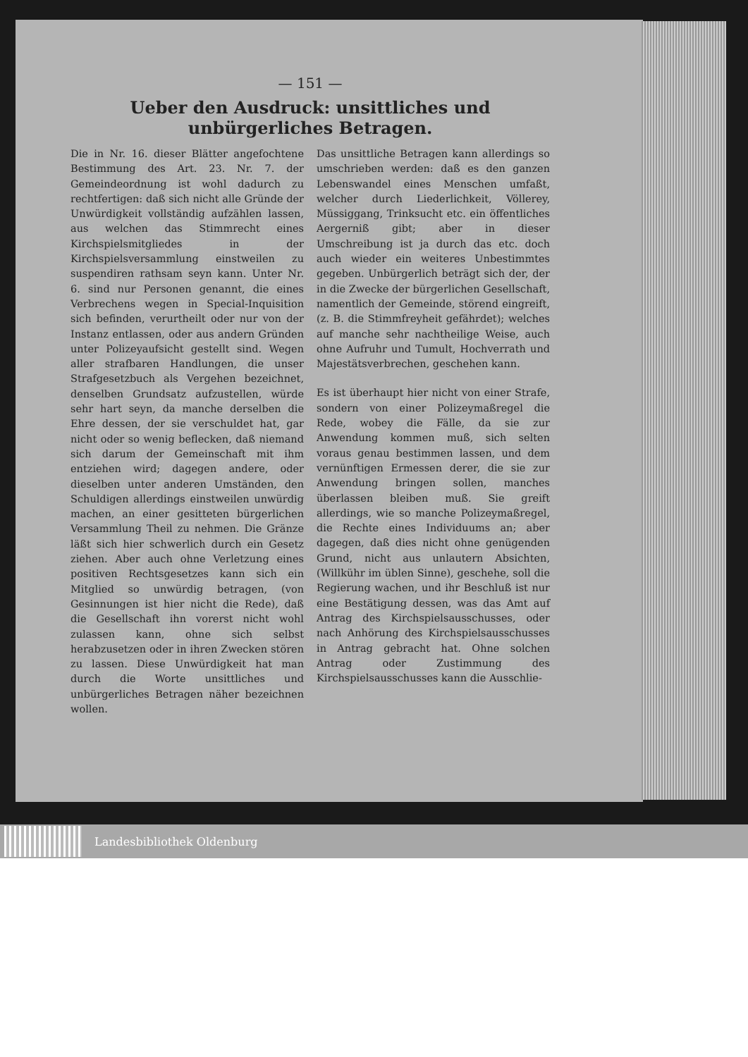— 151 —
Ueber den Ausdruck: unsittliches und unbürgerliches Betragen.
Die in Nr. 16. dieser Blätter angefochtene Bestimmung des Art. 23. Nr. 7. der Gemeindeordnung ist wohl dadurch zu rechtfertigen: daß sich nicht alle Gründe der Unwürdigkeit vollständig aufzählen lassen, aus welchen das Stimmrecht eines Kirchspielsmitgliedes in der Kirchspielsversammlung einstweilen zu suspendiren rathsam seyn kann. Unter Nr. 6. sind nur Personen genannt, die eines Verbrechens wegen in Special-Inquisition sich befinden, verurtheilt oder nur von der Instanz entlassen, oder aus andern Gründen unter Polizeyaufsicht gestellt sind. Wegen aller strafbaren Handlungen, die unser Strafgesetzbuch als Vergehen bezeichnet, denselben Grundsatz aufzustellen, würde sehr hart seyn, da manche derselben die Ehre dessen, der sie verschuldet hat, gar nicht oder so wenig beflecken, daß niemand sich darum der Gemeinschaft mit ihm entziehen wird; dagegen andere, oder dieselben unter anderen Umständen, den Schuldigen allerdings einstweilen unwürdig machen, an einer gesitteten bürgerlichen Versammlung Theil zu nehmen. Die Gränze läßt sich hier schwerlich durch ein Gesetz ziehen. Aber auch ohne Verletzung eines positiven Rechtsgesetzes kann sich ein Mitglied so unwürdig betragen, (von Gesinnungen ist hier nicht die Rede), daß die Gesellschaft ihn vorerst nicht wohl zulassen kann, ohne sich selbst herabzusetzen oder in ihren Zwecken stören zu lassen. Diese Unwürdigkeit hat man durch die Worte unsittliches und unbürgerliches Betragen näher bezeichnen wollen.
Das unsittliche Betragen kann allerdings so umschrieben werden: daß es den ganzen Lebenswandel eines Menschen umfaßt, welcher durch Liederlichkeit, Völlerey, Müssiggang, Trinksucht etc. ein öffentliches Aergerniß gibt; aber in dieser Umschreibung ist ja durch das etc. doch auch wieder ein weiteres Unbestimmtes gegeben. Unbürgerlich beträgt sich der, der in die Zwecke der bürgerlichen Gesellschaft, namentlich der Gemeinde, störend eingreift, (z. B. die Stimmfreyheit gefährdet); welches auf manche sehr nachtheilige Weise, auch ohne Aufruhr und Tumult, Hochverrath und Majestätsverbrechen, geschehen kann.
Es ist überhaupt hier nicht von einer Strafe, sondern von einer Polizeymaßregel die Rede, wobey die Fälle, da sie zur Anwendung kommen muß, sich selten voraus genau bestimmen lassen, und dem vernünftigen Ermessen derer, die sie zur Anwendung bringen sollen, manches überlassen bleiben muß. Sie greift allerdings, wie so manche Polizeymaßregel, die Rechte eines Individuums an; aber dagegen, daß dies nicht ohne genügenden Grund, nicht aus unlautern Absichten, (Willkühr im üblen Sinne), geschehe, soll die Regierung wachen, und ihr Beschluß ist nur eine Bestätigung dessen, was das Amt auf Antrag des Kirchspielsausschusses, oder nach Anhörung des Kirchspielsausschusses in Antrag gebracht hat. Ohne solchen Antrag oder Zustimmung des Kirchspielsausschusses kann die Ausschlie-
Landesbibliothek Oldenburg